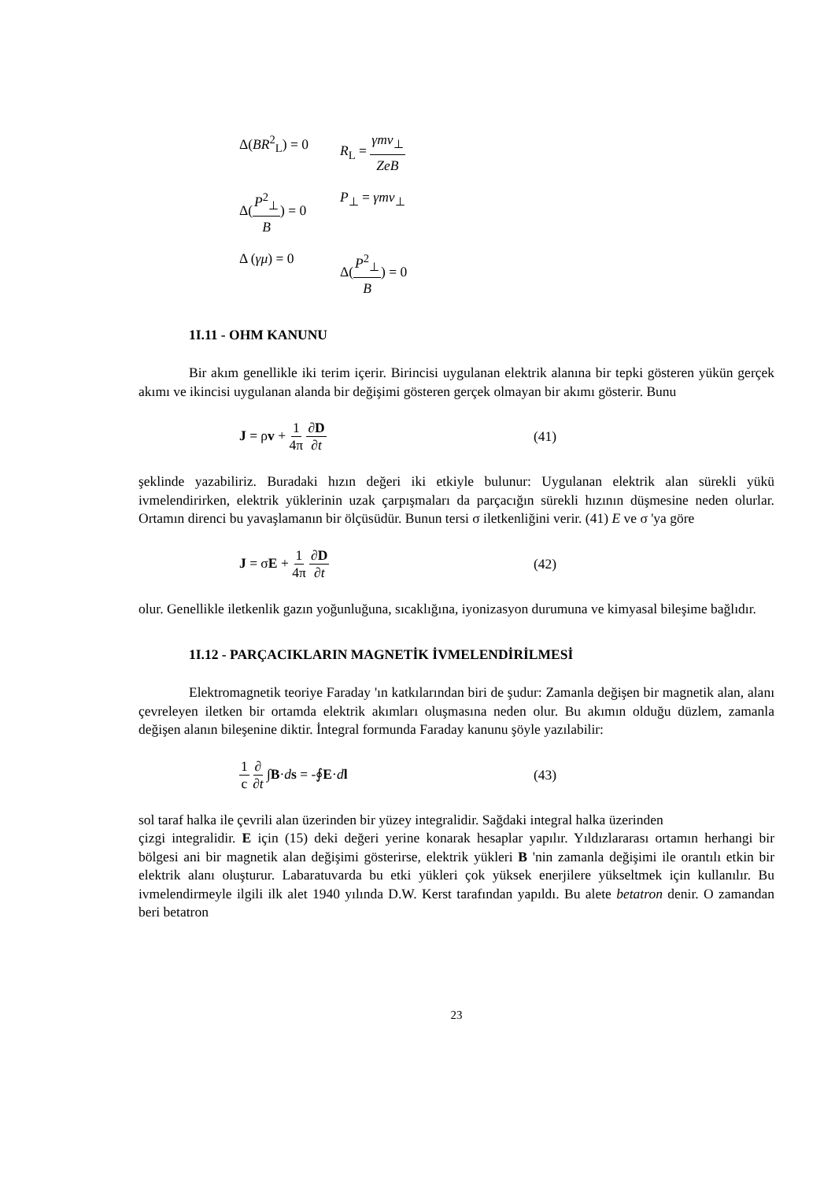Δ(BR<sup>2</sup><sub>L</sub>) = 0 R<sub>L</sub> = γmv<sub>⊥</sub> ZeB
Δ(P<sup>2</sup><sub>⊥</sub> B) = 0 P<sub>⊥</sub> = γmv<sub>⊥</sub>
Δ (γμ) = 0 Δ(P<sup>2</sup><sub>⊥</sub> B) = 0
1I.11 - OHM KANUNU
Bir akım genellikle iki terim içerir. Birincisi uygulanan elektrik alanına bir tepki gösteren yükün gerçek akımı ve ikincisi uygulanan alanda bir değişimi gösteren gerçek olmayan bir akımı gösterir. Bunu
J = ρv + 1 4π ∂D ∂t (41)
şeklinde yazabiliriz. Buradaki hızın değeri iki etkiyle bulunur: Uygulanan elektrik alan sürekli yükü ivmelendirirken, elektrik yüklerinin uzak çarpışmaları da parçacığın sürekli hızının düşmesine neden olurlar. Ortamın direnci bu yavaşlamanın bir ölçüsüdür. Bunun tersi σ iletkenliğini verir. (41) E ve σ 'ya göre
J = σE + 1 4π ∂D ∂t (42)
olur. Genellikle iletkenlik gazın yoğunluğuna, sıcaklığına, iyonizasyon durumuna ve kimyasal bileşime bağlıdır.
1I.12 - PARÇACIKLARIN MAGNETİK İVMELENDİRİLMESİ
Elektromagnetik teoriye Faraday 'ın katkılarından biri de şudur: Zamanla değişen bir magnetik alan, alanı çevreleyen iletken bir ortamda elektrik akımları oluşmasına neden olur. Bu akımın olduğu düzlem, zamanla değişen alanın bileşenine diktir. İntegral formunda Faraday kanunu şöyle yazılabilir:
1 c ∂ ∂t ∫B·ds = -∮E·dl (43)
sol taraf halka ile çevrili alan üzerinden bir yüzey integralidir. Sağdaki integral halka üzerinden
çizgi integralidir. E için (15) deki değeri yerine konarak hesaplar yapılır. Yıldızlararası ortamın herhangi bir bölgesi ani bir magnetik alan değişimi gösterirse, elektrik yükleri B 'nin zamanla değişimi ile orantılı etkin bir elektrik alanı oluşturur. Labaratuvarda bu etki yükleri çok yüksek enerjilere yükseltmek için kullanılır. Bu ivmelendirmeyle ilgili ilk alet 1940 yılında D.W. Kerst tarafından yapıldı. Bu alete betatron denir. O zamandan beri betatron
23